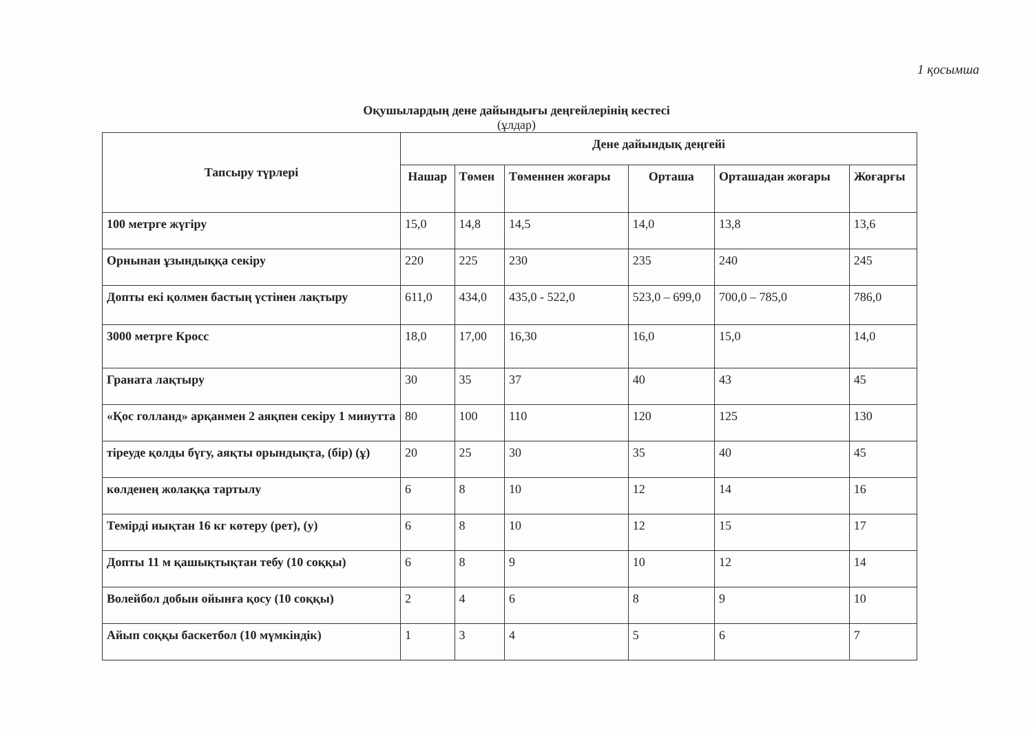1 қосымша
Оқушылардың дене дайындығы деңгейлерінің кестесі
(ұлдар)
| Тапсыру түрлері | Дене дайындық деңгейі | | | | | |
| --- | --- | --- | --- | --- | --- | --- |
| | Нашар | Төмен | Төменнен жоғары | Орташа | Орташадан жоғары | Жоғарғы |
| 100 метрге жүгіру | 15,0 | 14,8 | 14,5 | 14,0 | 13,8 | 13,6 |
| Орнынан ұзындыққа секіру | 220 | 225 | 230 | 235 | 240 | 245 |
| Допты екі қолмен бастың үстінен лақтыру | 611,0 | 434,0 | 435,0 - 522,0 | 523,0 – 699,0 | 700,0 – 785,0 | 786,0 |
| 3000 метрге Кросс | 18,0 | 17,00 | 16,30 | 16,0 | 15,0 | 14,0 |
| Граната лақтыру | 30 | 35 | 37 | 40 | 43 | 45 |
| «Қос голланд» арқанмен 2 аяқпен секіру 1 минутта | 80 | 100 | 110 | 120 | 125 | 130 |
| тіреуде қолды бүгу, аяқты орындықта, (бір) (ұ) | 20 | 25 | 30 | 35 | 40 | 45 |
| көлденең жолаққа тартылу | 6 | 8 | 10 | 12 | 14 | 16 |
| Темірді иықтан 16 кг көтеру (рет), (у) | 6 | 8 | 10 | 12 | 15 | 17 |
| Допты 11 м қашықтықтан тебу (10 соққы) | 6 | 8 | 9 | 10 | 12 | 14 |
| Волейбол добын ойынға қосу (10 соққы) | 2 | 4 | 6 | 8 | 9 | 10 |
| Айып соққы баскетбол (10 мүмкіндік) | 1 | 3 | 4 | 5 | 6 | 7 |